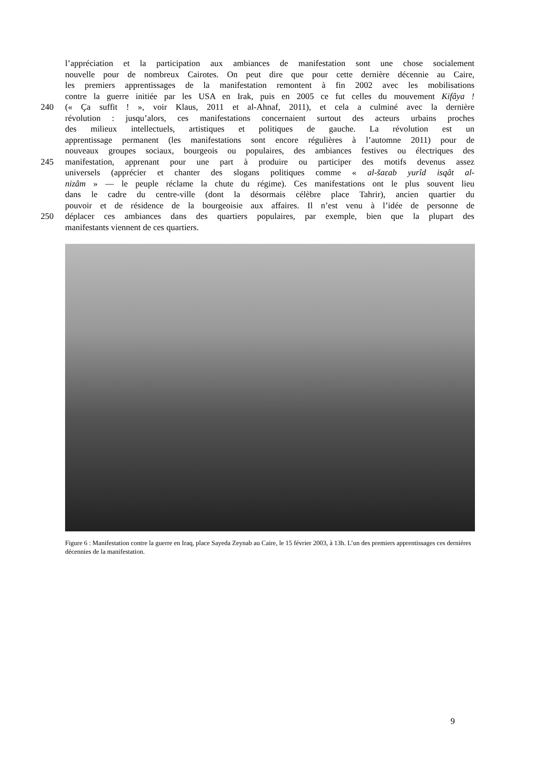l’appréciation et la participation aux ambiances de manifestation sont une chose socialement
nouvelle pour de nombreux Cairotes. On peut dire que pour cette dernière décennie au Caire,
les premiers apprentissages de la manifestation remontent à fin 2002 avec les mobilisations
contre la guerre initiée par les USA en Irak, puis en 2005 ce fut celles du mouvement Kifâya !
240 (« Ça suffit ! », voir Klaus, 2011 et al-Ahnaf, 2011), et cela a culminé avec la dernière
révolution : jusqu’alors, ces manifestations concernaient surtout des acteurs urbains proches
des milieux intellectuels, artistiques et politiques de gauche. La révolution est un
apprentissage permanent (les manifestations sont encore régulières à l’automne 2011) pour de
nouveaux groupes sociaux, bourgeois ou populaires, des ambiances festives ou électriques des
245 manifestation, apprenant pour une part à produire ou participer des motifs devenus assez
universels (apprécier et chanter des slogans politiques comme « al-šaɛab yurîd isqât al-
nizâm » — le peuple réclame la chute du régime). Ces manifestations ont le plus souvent lieu
dans le cadre du centre-ville (dont la désormais célèbre place Tahrir), ancien quartier du
pouvoir et de résidence de la bourgeoisie aux affaires. Il n’est venu à l’idée de personne de
250 déplacer ces ambiances dans des quartiers populaires, par exemple, bien que la plupart des
manifestants viennent de ces quartiers.
Figure 6 : Manifestation contre la guerre en Iraq, place Sayeda Zeynab au Caire, le 15 février 2003, à 13h. L’un des premiers apprentissages ces dernières décennies de la manifestation.
9